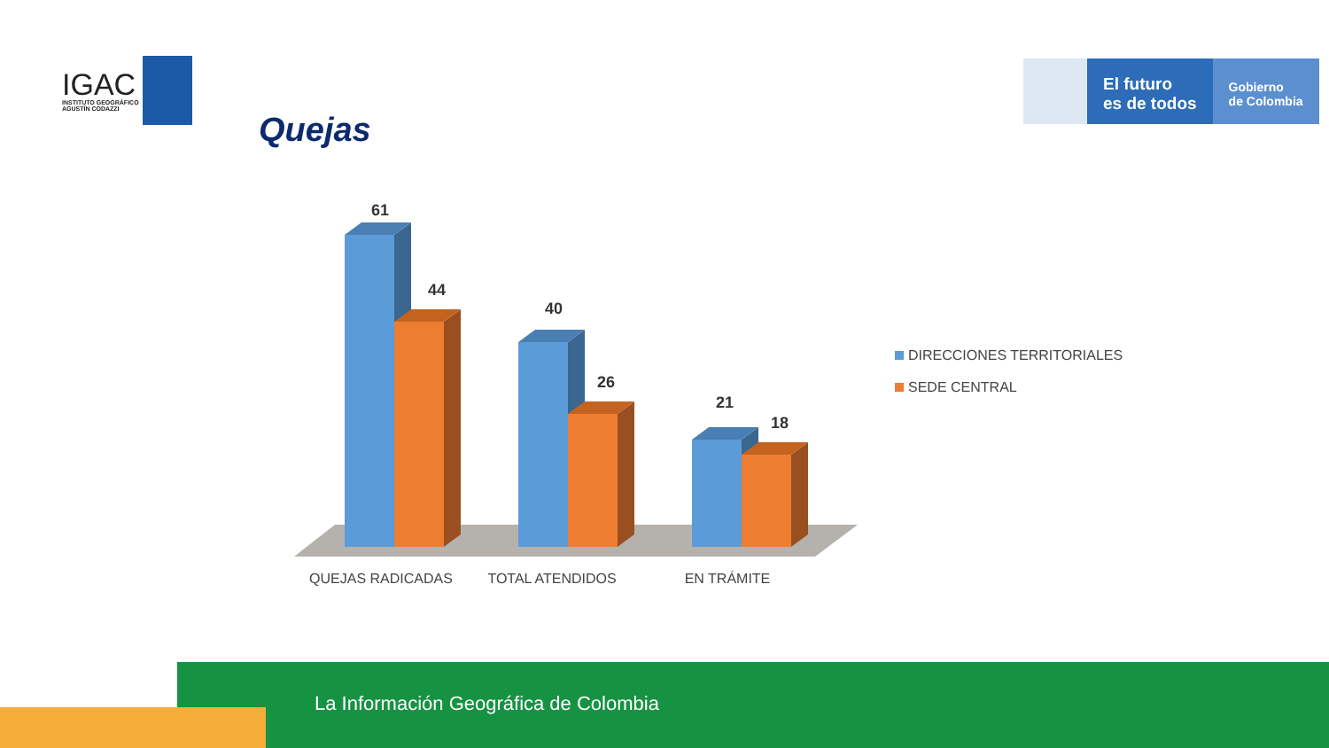IGAC
INSTITUTO GEOGRÁFICO
AGUSTÍN CODAZZI
Quejas
El futuro
es de todos
Gobierno
de Colombia
61
44
40
26
21
18
QUEJAS RADICADAS
TOTAL ATENDIDOS
EN TRÁMITE
DIRECCIONES TERRITORIALES
SEDE CENTRAL
La Información Geográfica de Colombia